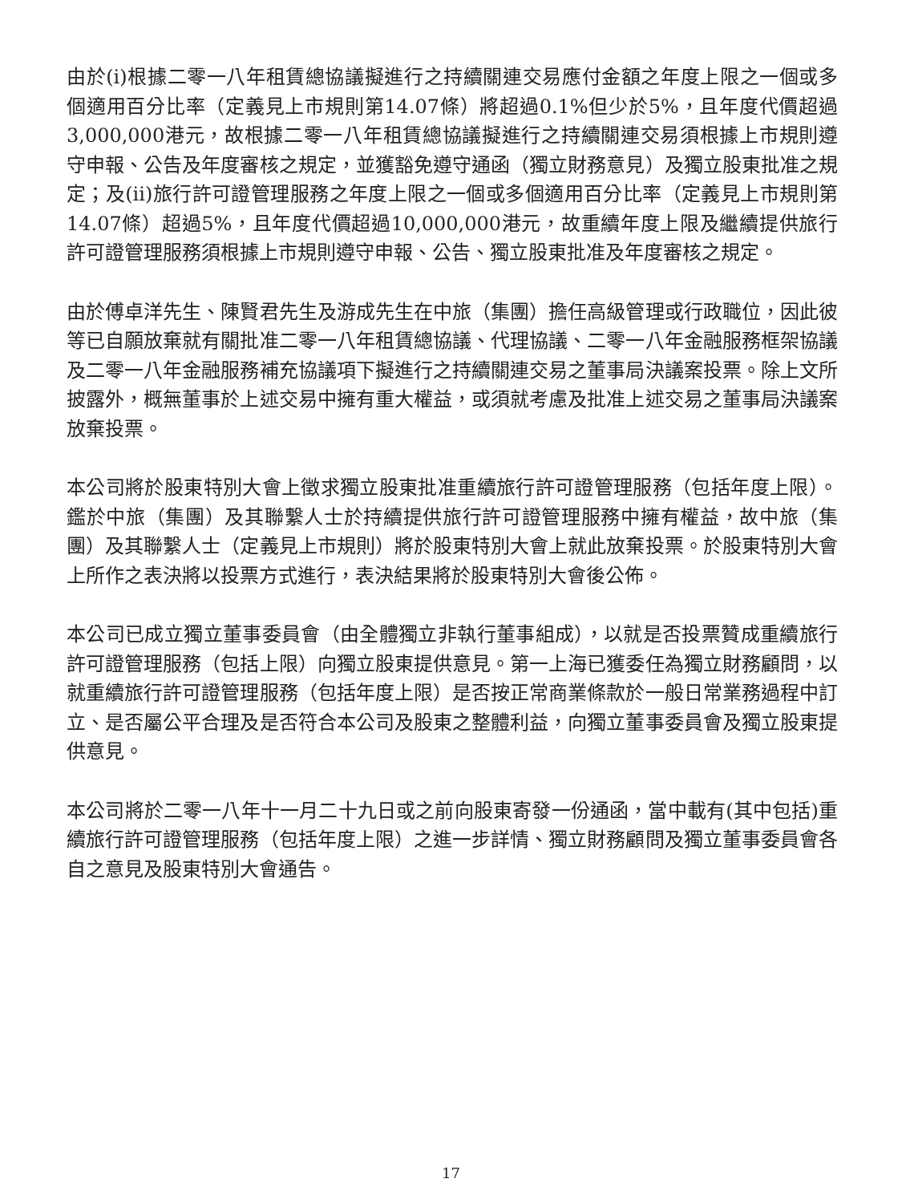由於(i)根據二零一八年租賃總協議擬進行之持續關連交易應付金額之年度上限之一個或多個適用百分比率（定義見上市規則第14.07條）將超過0.1%但少於5%，且年度代價超過3,000,000港元，故根據二零一八年租賃總協議擬進行之持續關連交易須根據上市規則遵守申報、公告及年度審核之規定，並獲豁免遵守通函（獨立財務意見）及獨立股東批准之規定；及(ii)旅行許可證管理服務之年度上限之一個或多個適用百分比率（定義見上市規則第14.07條）超過5%，且年度代價超過10,000,000港元，故重續年度上限及繼續提供旅行許可證管理服務須根據上市規則遵守申報、公告、獨立股東批准及年度審核之規定。
由於傅卓洋先生、陳賢君先生及游成先生在中旅（集團）擔任高級管理或行政職位，因此彼等已自願放棄就有關批准二零一八年租賃總協議、代理協議、二零一八年金融服務框架協議及二零一八年金融服務補充協議項下擬進行之持續關連交易之董事局決議案投票。除上文所披露外，概無董事於上述交易中擁有重大權益，或須就考慮及批准上述交易之董事局決議案放棄投票。
本公司將於股東特別大會上徵求獨立股東批准重續旅行許可證管理服務（包括年度上限）。鑑於中旅（集團）及其聯繫人士於持續提供旅行許可證管理服務中擁有權益，故中旅（集團）及其聯繫人士（定義見上市規則）將於股東特別大會上就此放棄投票。於股東特別大會上所作之表決將以投票方式進行，表決結果將於股東特別大會後公佈。
本公司已成立獨立董事委員會（由全體獨立非執行董事組成），以就是否投票贊成重續旅行許可證管理服務（包括上限）向獨立股東提供意見。第一上海已獲委任為獨立財務顧問，以就重續旅行許可證管理服務（包括年度上限）是否按正常商業條款於一般日常業務過程中訂立、是否屬公平合理及是否符合本公司及股東之整體利益，向獨立董事委員會及獨立股東提供意見。
本公司將於二零一八年十一月二十九日或之前向股東寄發一份通函，當中載有(其中包括)重續旅行許可證管理服務（包括年度上限）之進一步詳情、獨立財務顧問及獨立董事委員會各自之意見及股東特別大會通告。
17